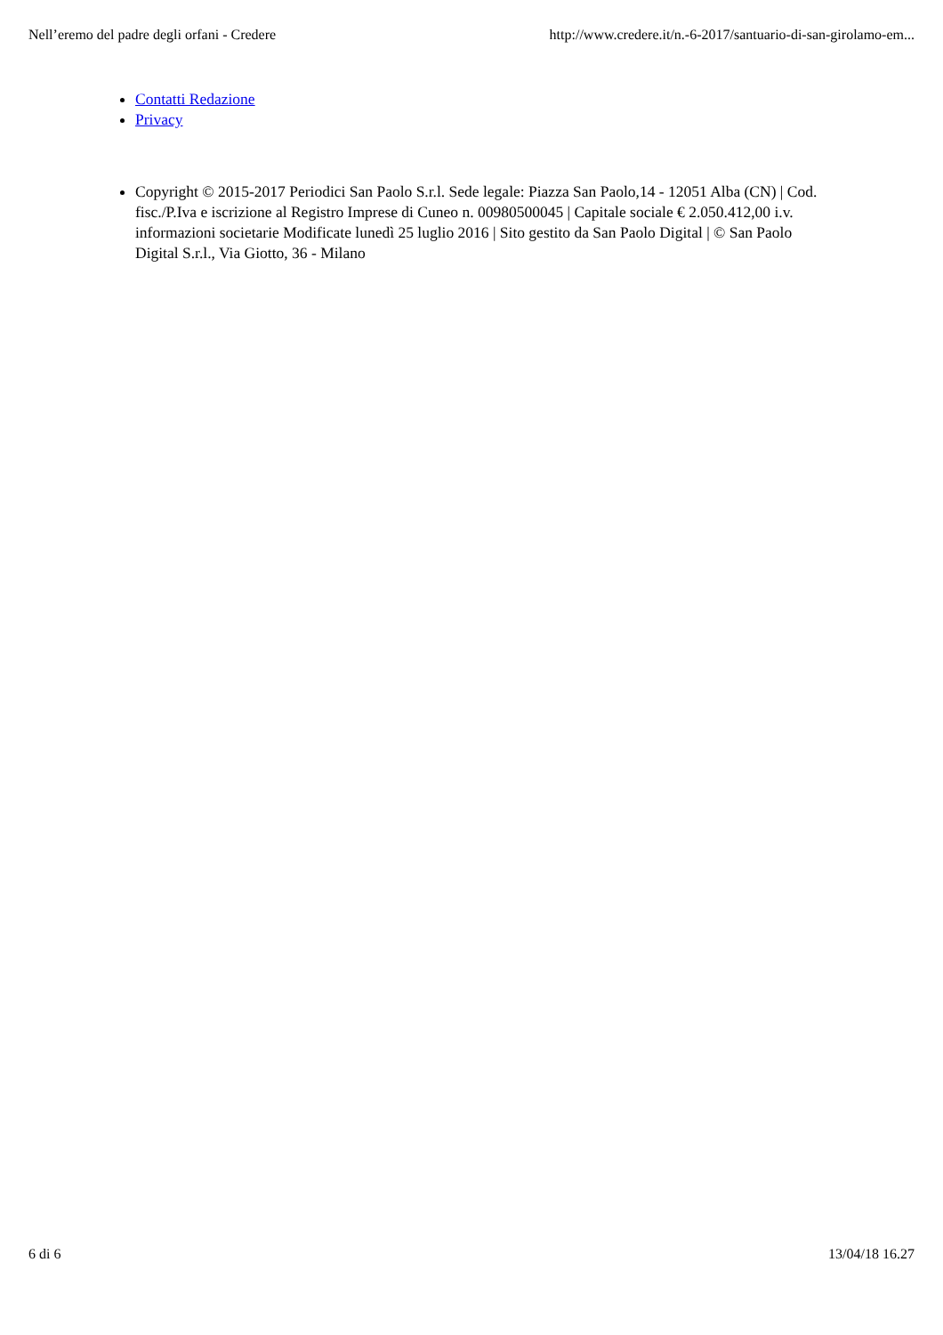Nell’eremo del padre degli orfani - Credere http://www.credere.it/n.-6-2017/santuario-di-san-girolamo-em...
Contatti Redazione
Privacy
Copyright © 2015-2017 Periodici San Paolo S.r.l. Sede legale: Piazza San Paolo,14 - 12051 Alba (CN) | Cod. fisc./P.Iva e iscrizione al Registro Imprese di Cuneo n. 00980500045 | Capitale sociale € 2.050.412,00 i.v. informazioni societarie Modificate lunedì 25 luglio 2016 | Sito gestito da San Paolo Digital | © San Paolo Digital S.r.l., Via Giotto, 36 - Milano
6 di 6 13/04/18 16.27